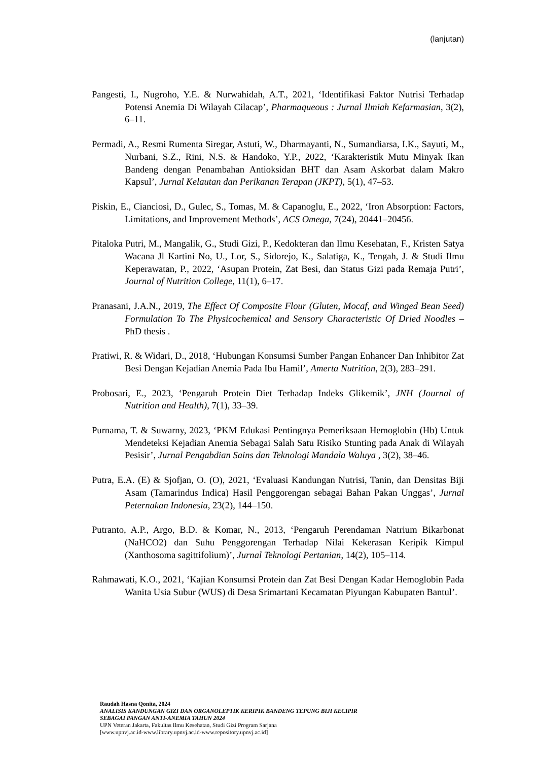(lanjutan)
Pangesti, I., Nugroho, Y.E. & Nurwahidah, A.T., 2021, ‘Identifikasi Faktor Nutrisi Terhadap Potensi Anemia Di Wilayah Cilacap’, Pharmaqueous : Jurnal Ilmiah Kefarmasian, 3(2), 6–11.
Permadi, A., Resmi Rumenta Siregar, Astuti, W., Dharmayanti, N., Sumandiarsa, I.K., Sayuti, M., Nurbani, S.Z., Rini, N.S. & Handoko, Y.P., 2022, ‘Karakteristik Mutu Minyak Ikan Bandeng dengan Penambahan Antioksidan BHT dan Asam Askorbat dalam Makro Kapsul’, Jurnal Kelautan dan Perikanan Terapan (JKPT), 5(1), 47–53.
Piskin, E., Cianciosi, D., Gulec, S., Tomas, M. & Capanoglu, E., 2022, ‘Iron Absorption: Factors, Limitations, and Improvement Methods’, ACS Omega, 7(24), 20441–20456.
Pitaloka Putri, M., Mangalik, G., Studi Gizi, P., Kedokteran dan Ilmu Kesehatan, F., Kristen Satya Wacana Jl Kartini No, U., Lor, S., Sidorejo, K., Salatiga, K., Tengah, J. & Studi Ilmu Keperawatan, P., 2022, ‘Asupan Protein, Zat Besi, dan Status Gizi pada Remaja Putri’, Journal of Nutrition College, 11(1), 6–17.
Pranasani, J.A.N., 2019, The Effect Of Composite Flour (Gluten, Mocaf, and Winged Bean Seed) Formulation To The Physicochemical and Sensory Characteristic Of Dried Noodles – PhD thesis .
Pratiwi, R. & Widari, D., 2018, ‘Hubungan Konsumsi Sumber Pangan Enhancer Dan Inhibitor Zat Besi Dengan Kejadian Anemia Pada Ibu Hamil’, Amerta Nutrition, 2(3), 283–291.
Probosari, E., 2023, ‘Pengaruh Protein Diet Terhadap Indeks Glikemik’, JNH (Journal of Nutrition and Health), 7(1), 33–39.
Purnama, T. & Suwarny, 2023, ‘PKM Edukasi Pentingnya Pemeriksaan Hemoglobin (Hb) Untuk Mendeteksi Kejadian Anemia Sebagai Salah Satu Risiko Stunting pada Anak di Wilayah Pesisir’, Jurnal Pengabdian Sains dan Teknologi Mandala Waluya , 3(2), 38–46.
Putra, E.A. (E) & Sjofjan, O. (O), 2021, ‘Evaluasi Kandungan Nutrisi, Tanin, dan Densitas Biji Asam (Tamarindus Indica) Hasil Penggorengan sebagai Bahan Pakan Unggas’, Jurnal Peternakan Indonesia, 23(2), 144–150.
Putranto, A.P., Argo, B.D. & Komar, N., 2013, ‘Pengaruh Perendaman Natrium Bikarbonat (NaHCO2) dan Suhu Penggorengan Terhadap Nilai Kekerasan Keripik Kimpul (Xanthosoma sagittifolium)’, Jurnal Teknologi Pertanian, 14(2), 105–114.
Rahmawati, K.O., 2021, ‘Kajian Konsumsi Protein dan Zat Besi Dengan Kadar Hemoglobin Pada Wanita Usia Subur (WUS) di Desa Srimartani Kecamatan Piyungan Kabupaten Bantul’.
Raudah Hasna Qonita, 2024
ANALISIS KANDUNGAN GIZI DAN ORGANOLEPTIK KERIPIK BANDENG TEPUNG BIJI KECIPIR
SEBAGAI PANGAN ANTI-ANEMIA TAHUN 2024
UPN Veteran Jakarta, Fakultas Ilmu Kesehatan, Studi Gizi Program Sarjana
[www.upnvj.ac.id-www.library.upnvj.ac.id-www.repository.upnvj.ac.id]